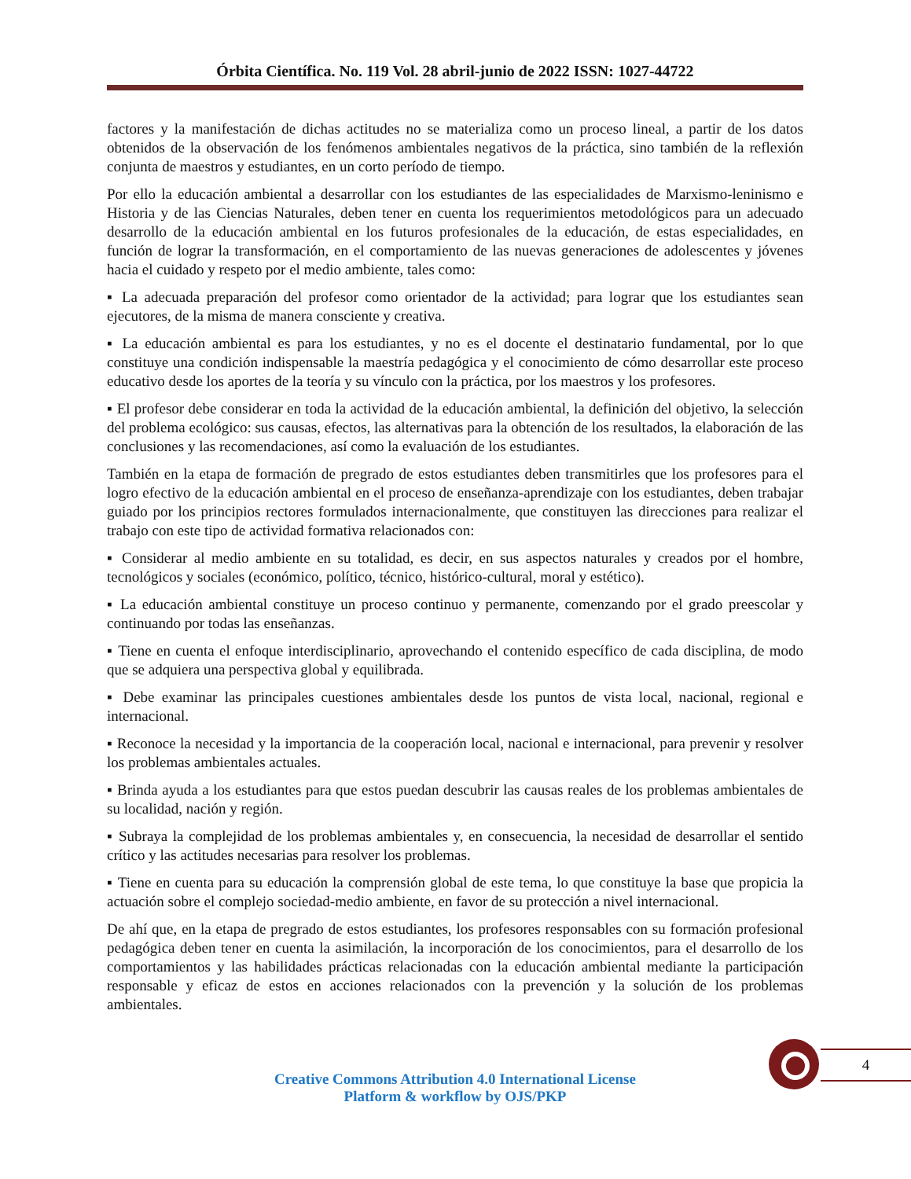Órbita Científica. No. 119 Vol. 28 abril-junio de 2022 ISSN: 1027-44722
factores y la manifestación de dichas actitudes no se materializa como un proceso lineal, a partir de los datos obtenidos de la observación de los fenómenos ambientales negativos de la práctica, sino también de la reflexión conjunta de maestros y estudiantes, en un corto período de tiempo.
Por ello la educación ambiental a desarrollar con los estudiantes de las especialidades de Marxismo-leninismo e Historia y de las Ciencias Naturales, deben tener en cuenta los requerimientos metodológicos para un adecuado desarrollo de la educación ambiental en los futuros profesionales de la educación, de estas especialidades, en función de lograr la transformación, en el comportamiento de las nuevas generaciones de adolescentes y jóvenes hacia el cuidado y respeto por el medio ambiente, tales como:
▪ La adecuada preparación del profesor como orientador de la actividad; para lograr que los estudiantes sean ejecutores, de la misma de manera consciente y creativa.
▪ La educación ambiental es para los estudiantes, y no es el docente el destinatario fundamental, por lo que constituye una condición indispensable la maestría pedagógica y el conocimiento de cómo desarrollar este proceso educativo desde los aportes de la teoría y su vínculo con la práctica, por los maestros y los profesores.
▪ El profesor debe considerar en toda la actividad de la educación ambiental, la definición del objetivo, la selección del problema ecológico: sus causas, efectos, las alternativas para la obtención de los resultados, la elaboración de las conclusiones y las recomendaciones, así como la evaluación de los estudiantes.
También en la etapa de formación de pregrado de estos estudiantes deben transmitirles que los profesores para el logro efectivo de la educación ambiental en el proceso de enseñanza-aprendizaje con los estudiantes, deben trabajar guiado por los principios rectores formulados internacionalmente, que constituyen las direcciones para realizar el trabajo con este tipo de actividad formativa relacionados con:
▪ Considerar al medio ambiente en su totalidad, es decir, en sus aspectos naturales y creados por el hombre, tecnológicos y sociales (económico, político, técnico, histórico-cultural, moral y estético).
▪ La educación ambiental constituye un proceso continuo y permanente, comenzando por el grado preescolar y continuando por todas las enseñanzas.
▪ Tiene en cuenta el enfoque interdisciplinario, aprovechando el contenido específico de cada disciplina, de modo que se adquiera una perspectiva global y equilibrada.
▪ Debe examinar las principales cuestiones ambientales desde los puntos de vista local, nacional, regional e internacional.
▪ Reconoce la necesidad y la importancia de la cooperación local, nacional e internacional, para prevenir y resolver los problemas ambientales actuales.
▪ Brinda ayuda a los estudiantes para que estos puedan descubrir las causas reales de los problemas ambientales de su localidad, nación y región.
▪ Subraya la complejidad de los problemas ambientales y, en consecuencia, la necesidad de desarrollar el sentido crítico y las actitudes necesarias para resolver los problemas.
▪ Tiene en cuenta para su educación la comprensión global de este tema, lo que constituye la base que propicia la actuación sobre el complejo sociedad-medio ambiente, en favor de su protección a nivel internacional.
De ahí que, en la etapa de pregrado de estos estudiantes, los profesores responsables con su formación profesional pedagógica deben tener en cuenta la asimilación, la incorporación de los conocimientos, para el desarrollo de los comportamientos y las habilidades prácticas relacionadas con la educación ambiental mediante la participación responsable y eficaz de estos en acciones relacionados con la prevención y la solución de los problemas ambientales.
4
Creative Commons Attribution 4.0 International License
Platform & workflow by OJS/PKP